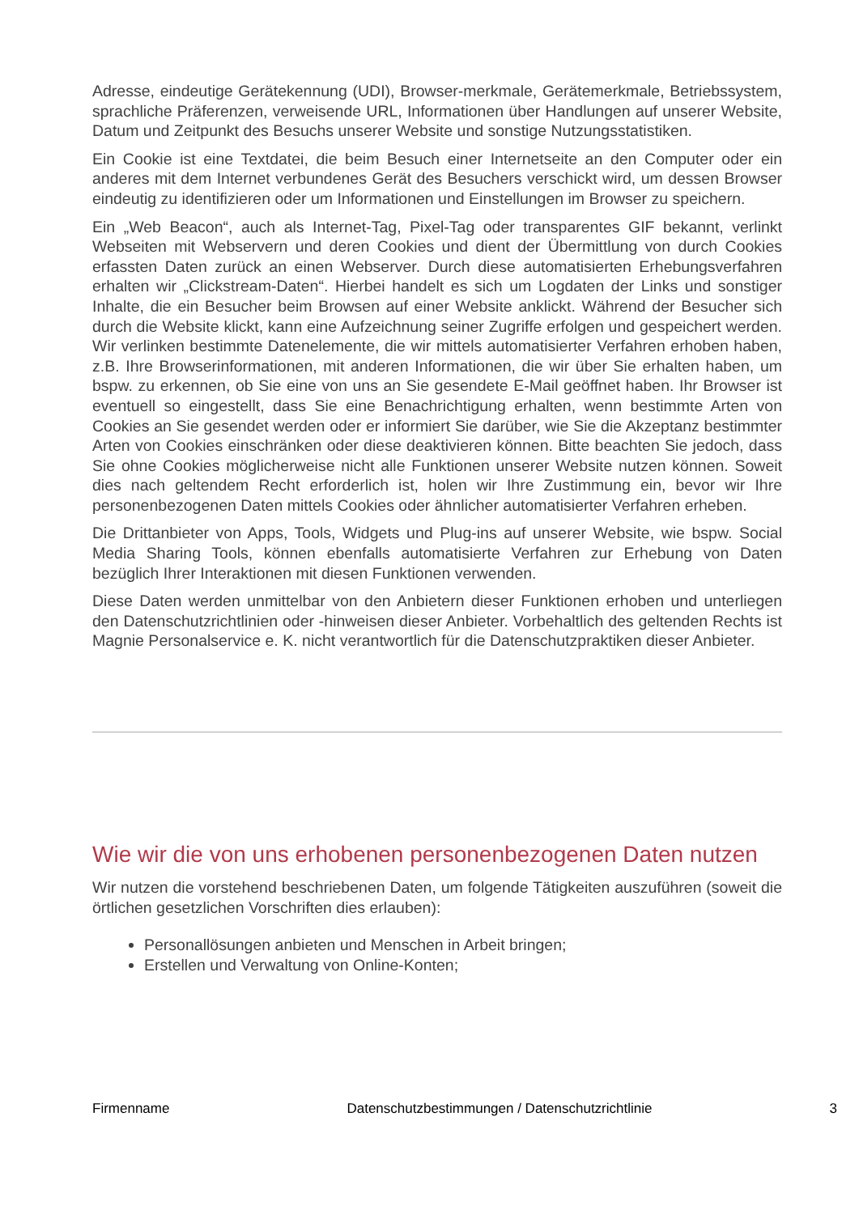Adresse, eindeutige Gerätekennung (UDI), Browser-merkmale, Gerätemerkmale, Betriebssystem, sprachliche Präferenzen, verweisende URL, Informationen über Handlungen auf unserer Website, Datum und Zeitpunkt des Besuchs unserer Website und sonstige Nutzungsstatistiken.
Ein Cookie ist eine Textdatei, die beim Besuch einer Internetseite an den Computer oder ein anderes mit dem Internet verbundenes Gerät des Besuchers verschickt wird, um dessen Browser eindeutig zu identifizieren oder um Informationen und Einstellungen im Browser zu speichern.
Ein „Web Beacon“, auch als Internet-Tag, Pixel-Tag oder transparentes GIF bekannt, verlinkt Webseiten mit Webservern und deren Cookies und dient der Übermittlung von durch Cookies erfassten Daten zurück an einen Webserver. Durch diese automatisierten Erhebungsverfahren erhalten wir „Clickstream-Daten“. Hierbei handelt es sich um Logdaten der Links und sonstiger Inhalte, die ein Besucher beim Browsen auf einer Website anklickt. Während der Besucher sich durch die Website klickt, kann eine Aufzeichnung seiner Zugriffe erfolgen und gespeichert werden. Wir verlinken bestimmte Datenelemente, die wir mittels automatisierter Verfahren erhoben haben, z.B. Ihre Browserinformationen, mit anderen Informationen, die wir über Sie erhalten haben, um bspw. zu erkennen, ob Sie eine von uns an Sie gesendete E-Mail geöffnet haben. Ihr Browser ist eventuell so eingestellt, dass Sie eine Benachrichtigung erhalten, wenn bestimmte Arten von Cookies an Sie gesendet werden oder er informiert Sie darüber, wie Sie die Akzeptanz bestimmter Arten von Cookies einschränken oder diese deaktivieren können. Bitte beachten Sie jedoch, dass Sie ohne Cookies möglicherweise nicht alle Funktionen unserer Website nutzen können. Soweit dies nach geltendem Recht erforderlich ist, holen wir Ihre Zustimmung ein, bevor wir Ihre personenbezogenen Daten mittels Cookies oder ähnlicher automatisierter Verfahren erheben.
Die Drittanbieter von Apps, Tools, Widgets und Plug-ins auf unserer Website, wie bspw. Social Media Sharing Tools, können ebenfalls automatisierte Verfahren zur Erhebung von Daten bezüglich Ihrer Interaktionen mit diesen Funktionen verwenden.
Diese Daten werden unmittelbar von den Anbietern dieser Funktionen erhoben und unterliegen den Datenschutzrichtlinien oder -hinweisen dieser Anbieter. Vorbehaltlich des geltenden Rechts ist Magnie Personalservice e. K. nicht verantwortlich für die Datenschutzpraktiken dieser Anbieter.
Wie wir die von uns erhobenen personenbezogenen Daten nutzen
Wir nutzen die vorstehend beschriebenen Daten, um folgende Tätigkeiten auszuführen (soweit die örtlichen gesetzlichen Vorschriften dies erlauben):
Personallösungen anbieten und Menschen in Arbeit bringen;
Erstellen und Verwaltung von Online-Konten;
Firmenname Datenschutzbestimmungen / Datenschutzrichtlinie 3